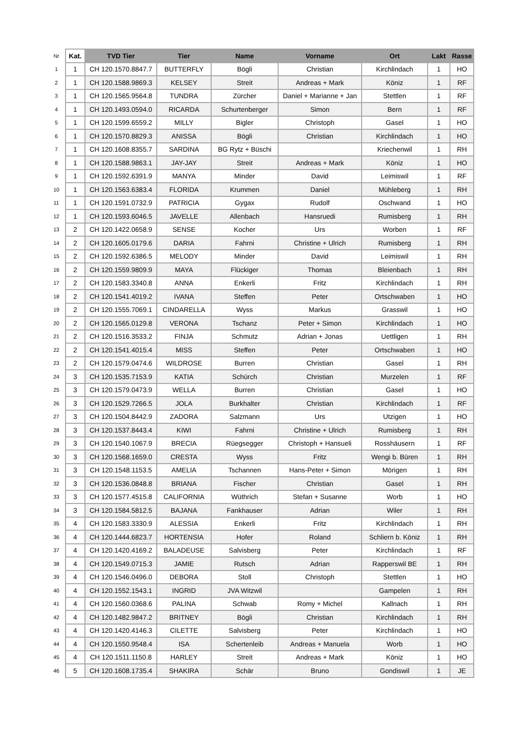| Nr | Kat. | TVD Tier | Tier | Name | Vorname | Ort | Lakt | Rasse |
| --- | --- | --- | --- | --- | --- | --- | --- | --- |
| 1 | 1 | CH 120.1570.8847.7 | BUTTERFLY | Bögli | Christian | Kirchlindach | 1 | HO |
| 2 | 1 | CH 120.1588.9869.3 | KELSEY | Streit | Andreas + Mark | Köniz | 1 | RF |
| 3 | 1 | CH 120.1565.9564.8 | TUNDRA | Zürcher | Daniel + Marianne + Jan | Stettlen | 1 | RF |
| 4 | 1 | CH 120.1493.0594.0 | RICARDA | Schurtenberger | Simon | Bern | 1 | RF |
| 5 | 1 | CH 120.1599.6559.2 | MILLY | Bigler | Christoph | Gasel | 1 | HO |
| 6 | 1 | CH 120.1570.8829.3 | ANISSA | Bögli | Christian | Kirchlindach | 1 | HO |
| 7 | 1 | CH 120.1608.8355.7 | SARDINA | BG Rytz + Büschi | | Kriechenwil | 1 | RH |
| 8 | 1 | CH 120.1588.9863.1 | JAY-JAY | Streit | Andreas + Mark | Köniz | 1 | HO |
| 9 | 1 | CH 120.1592.6391.9 | MANYA | Minder | David | Leimiswil | 1 | RF |
| 10 | 1 | CH 120.1563.6383.4 | FLORIDA | Krummen | Daniel | Mühleberg | 1 | RH |
| 11 | 1 | CH 120.1591.0732.9 | PATRICIA | Gygax | Rudolf | Oschwand | 1 | HO |
| 12 | 1 | CH 120.1593.6046.5 | JAVELLE | Allenbach | Hansruedi | Rumisberg | 1 | RH |
| 13 | 2 | CH 120.1422.0658.9 | SENSE | Kocher | Urs | Worben | 1 | RF |
| 14 | 2 | CH 120.1605.0179.6 | DARIA | Fahrni | Christine + Ulrich | Rumisberg | 1 | RH |
| 15 | 2 | CH 120.1592.6386.5 | MELODY | Minder | David | Leimiswil | 1 | RH |
| 16 | 2 | CH 120.1559.9809.9 | MAYA | Flückiger | Thomas | Bleienbach | 1 | RH |
| 17 | 2 | CH 120.1583.3340.8 | ANNA | Enkerli | Fritz | Kirchlindach | 1 | RH |
| 18 | 2 | CH 120.1541.4019.2 | IVANA | Steffen | Peter | Ortschwaben | 1 | HO |
| 19 | 2 | CH 120.1555.7069.1 | CINDARELLA | Wyss | Markus | Grasswil | 1 | HO |
| 20 | 2 | CH 120.1565.0129.8 | VERONA | Tschanz | Peter + Simon | Kirchlindach | 1 | HO |
| 21 | 2 | CH 120.1516.3533.2 | FINJA | Schmutz | Adrian + Jonas | Uettligen | 1 | RH |
| 22 | 2 | CH 120.1541.4015.4 | MISS | Steffen | Peter | Ortschwaben | 1 | HO |
| 23 | 2 | CH 120.1579.0474.6 | WILDROSE | Burren | Christian | Gasel | 1 | RH |
| 24 | 3 | CH 120.1535.7153.9 | KATIA | Schürch | Christian | Murzelen | 1 | RF |
| 25 | 3 | CH 120.1579.0473.9 | WELLA | Burren | Christian | Gasel | 1 | HO |
| 26 | 3 | CH 120.1529.7266.5 | JOLA | Burkhalter | Christian | Kirchlindach | 1 | RF |
| 27 | 3 | CH 120.1504.8442.9 | ZADORA | Salzmann | Urs | Utzigen | 1 | HO |
| 28 | 3 | CH 120.1537.8443.4 | KIWI | Fahrni | Christine + Ulrich | Rumisberg | 1 | RH |
| 29 | 3 | CH 120.1540.1067.9 | BRECIA | Rüegsegger | Christoph + Hansueli | Rosshäusern | 1 | RF |
| 30 | 3 | CH 120.1568.1659.0 | CRESTA | Wyss | Fritz | Wengi b. Büren | 1 | RH |
| 31 | 3 | CH 120.1548.1153.5 | AMELIA | Tschannen | Hans-Peter + Simon | Mörigen | 1 | RH |
| 32 | 3 | CH 120.1536.0848.8 | BRIANA | Fischer | Christian | Gasel | 1 | RH |
| 33 | 3 | CH 120.1577.4515.8 | CALIFORNIA | Wüthrich | Stefan + Susanne | Worb | 1 | HO |
| 34 | 3 | CH 120.1584.5812.5 | BAJANA | Fankhauser | Adrian | Wiler | 1 | RH |
| 35 | 4 | CH 120.1583.3330.9 | ALESSIA | Enkerli | Fritz | Kirchlindach | 1 | RH |
| 36 | 4 | CH 120.1444.6823.7 | HORTENSIA | Hofer | Roland | Schliern b. Köniz | 1 | RH |
| 37 | 4 | CH 120.1420.4169.2 | BALADEUSE | Salvisberg | Peter | Kirchlindach | 1 | RF |
| 38 | 4 | CH 120.1549.0715.3 | JAMIE | Rutsch | Adrian | Rapperswil BE | 1 | RH |
| 39 | 4 | CH 120.1546.0496.0 | DEBORA | Stoll | Christoph | Stettlen | 1 | HO |
| 40 | 4 | CH 120.1552.1543.1 | INGRID | JVA Witzwil | | Gampelen | 1 | RH |
| 41 | 4 | CH 120.1560.0368.6 | PALINA | Schwab | Romy + Michel | Kallnach | 1 | RH |
| 42 | 4 | CH 120.1482.9847.2 | BRITNEY | Bögli | Christian | Kirchlindach | 1 | RH |
| 43 | 4 | CH 120.1420.4146.3 | CILETTE | Salvisberg | Peter | Kirchlindach | 1 | HO |
| 44 | 4 | CH 120.1550.9548.4 | ISA | Schertenleib | Andreas + Manuela | Worb | 1 | HO |
| 45 | 4 | CH 120.1511.1150.8 | HARLEY | Streit | Andreas + Mark | Köniz | 1 | HO |
| 46 | 5 | CH 120.1608.1735.4 | SHAKIRA | Schär | Bruno | Gondiswil | 1 | JE |